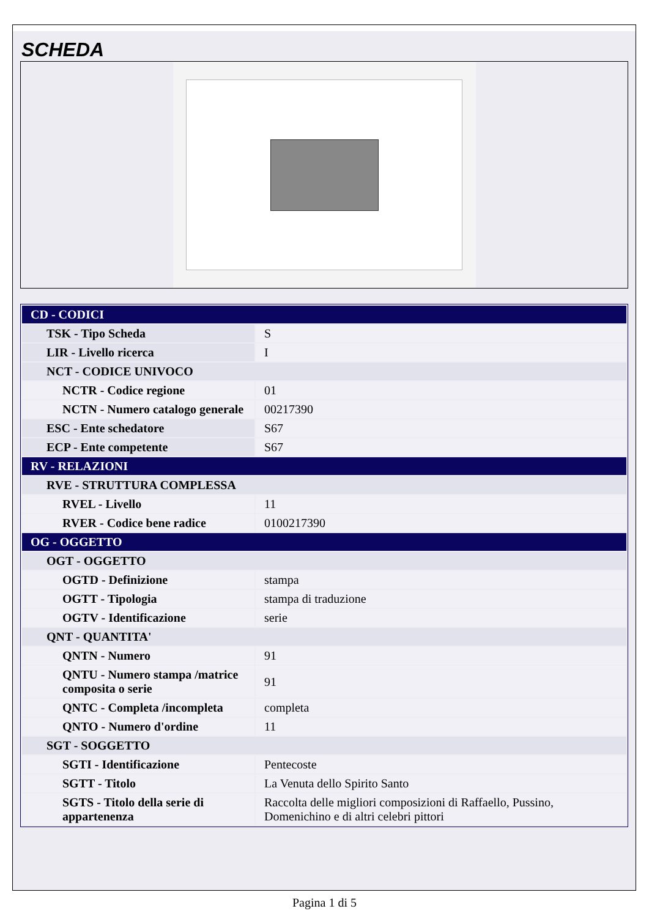SCHEDA
| CD - CODICI | |
| TSK - Tipo Scheda | S |
| LIR - Livello ricerca | I |
| NCT - CODICE UNIVOCO | |
| NCTR - Codice regione | 01 |
| NCTN - Numero catalogo generale | 00217390 |
| ESC - Ente schedatore | S67 |
| ECP - Ente competente | S67 |
| RV - RELAZIONI | |
| RVE - STRUTTURA COMPLESSA | |
| RVEL - Livello | 11 |
| RVER - Codice bene radice | 0100217390 |
| OG - OGGETTO | |
| OGT - OGGETTO | |
| OGTD - Definizione | stampa |
| OGTT - Tipologia | stampa di traduzione |
| OGTV - Identificazione | serie |
| QNT - QUANTITA' | |
| QNTN - Numero | 91 |
| QNTU - Numero stampa /matrice composita o serie | 91 |
| QNTC - Completa /incompleta | completa |
| QNTO - Numero d'ordine | 11 |
| SGT - SOGGETTO | |
| SGTI - Identificazione | Pentecoste |
| SGTT - Titolo | La Venuta dello Spirito Santo |
| SGTS - Titolo della serie di appartenenza | Raccolta delle migliori composizioni di Raffaello, Pussino, Domenichino e di altri celebri pittori |
Pagina 1 di 5